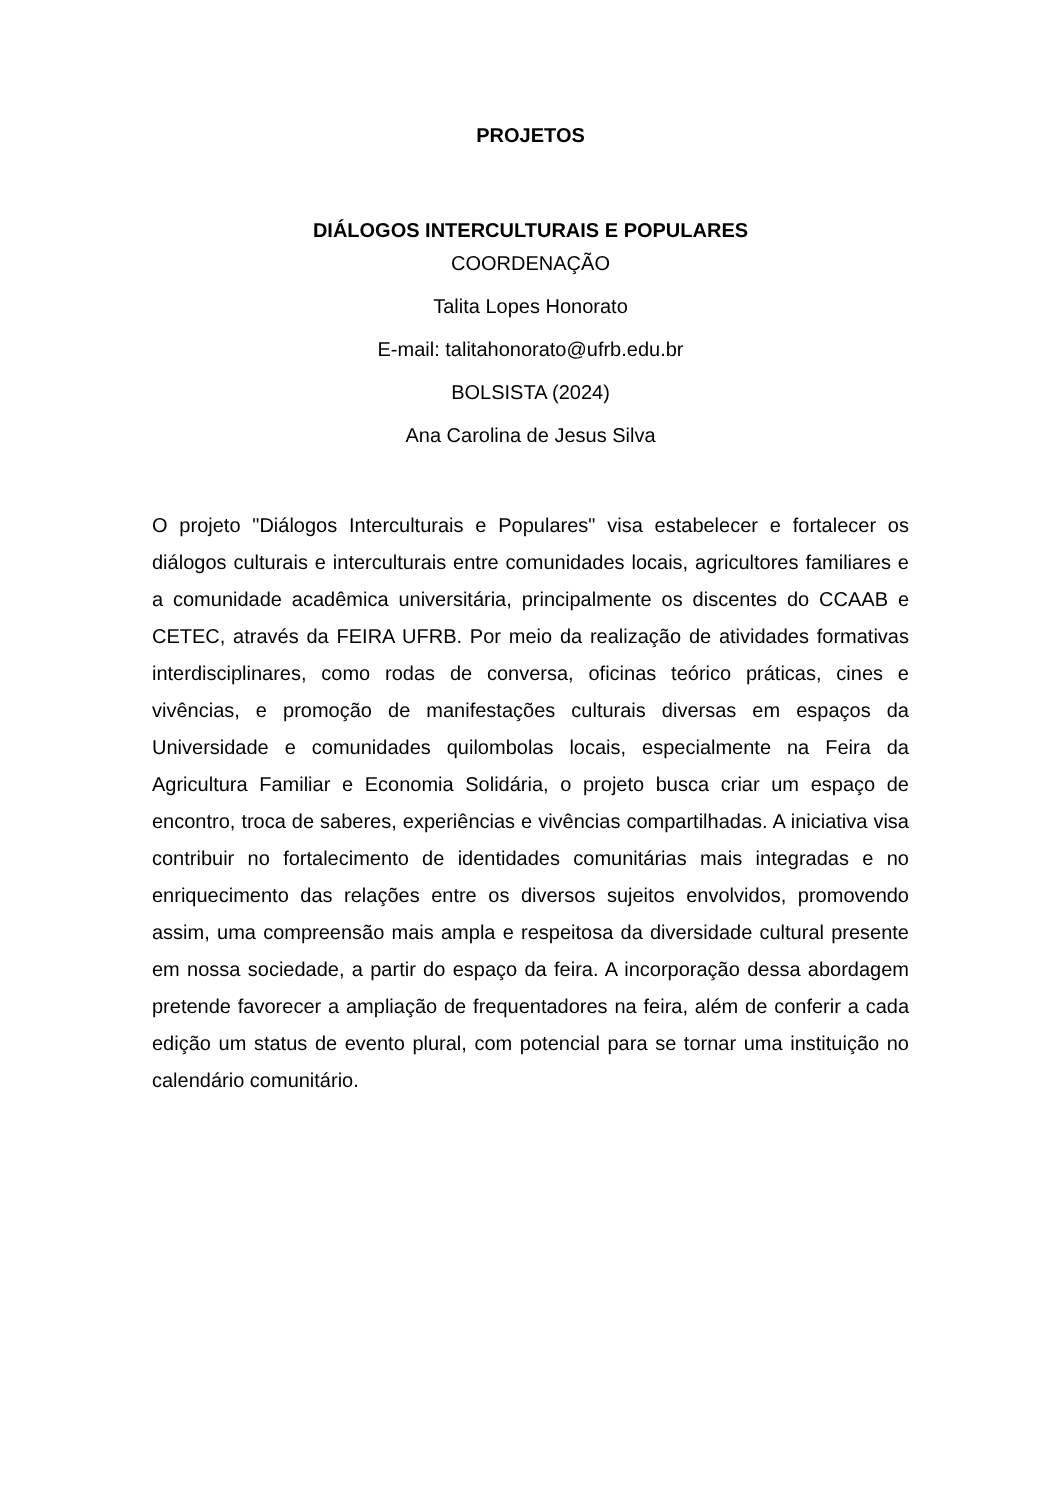PROJETOS
DIÁLOGOS INTERCULTURAIS E POPULARES
COORDENAÇÃO
Talita Lopes Honorato
E-mail: talitahonorato@ufrb.edu.br
BOLSISTA (2024)
Ana Carolina de Jesus Silva
O projeto "Diálogos Interculturais e Populares" visa estabelecer e fortalecer os diálogos culturais e interculturais entre comunidades locais, agricultores familiares e a comunidade acadêmica universitária, principalmente os discentes do CCAAB e CETEC, através da FEIRA UFRB. Por meio da realização de atividades formativas interdisciplinares, como rodas de conversa, oficinas teórico práticas, cines e vivências, e promoção de manifestações culturais diversas em espaços da Universidade e comunidades quilombolas locais, especialmente na Feira da Agricultura Familiar e Economia Solidária, o projeto busca criar um espaço de encontro, troca de saberes, experiências e vivências compartilhadas. A iniciativa visa contribuir no fortalecimento de identidades comunitárias mais integradas e no enriquecimento das relações entre os diversos sujeitos envolvidos, promovendo assim, uma compreensão mais ampla e respeitosa da diversidade cultural presente em nossa sociedade, a partir do espaço da feira. A incorporação dessa abordagem pretende favorecer a ampliação de frequentadores na feira, além de conferir a cada edição um status de evento plural, com potencial para se tornar uma instituição no calendário comunitário.